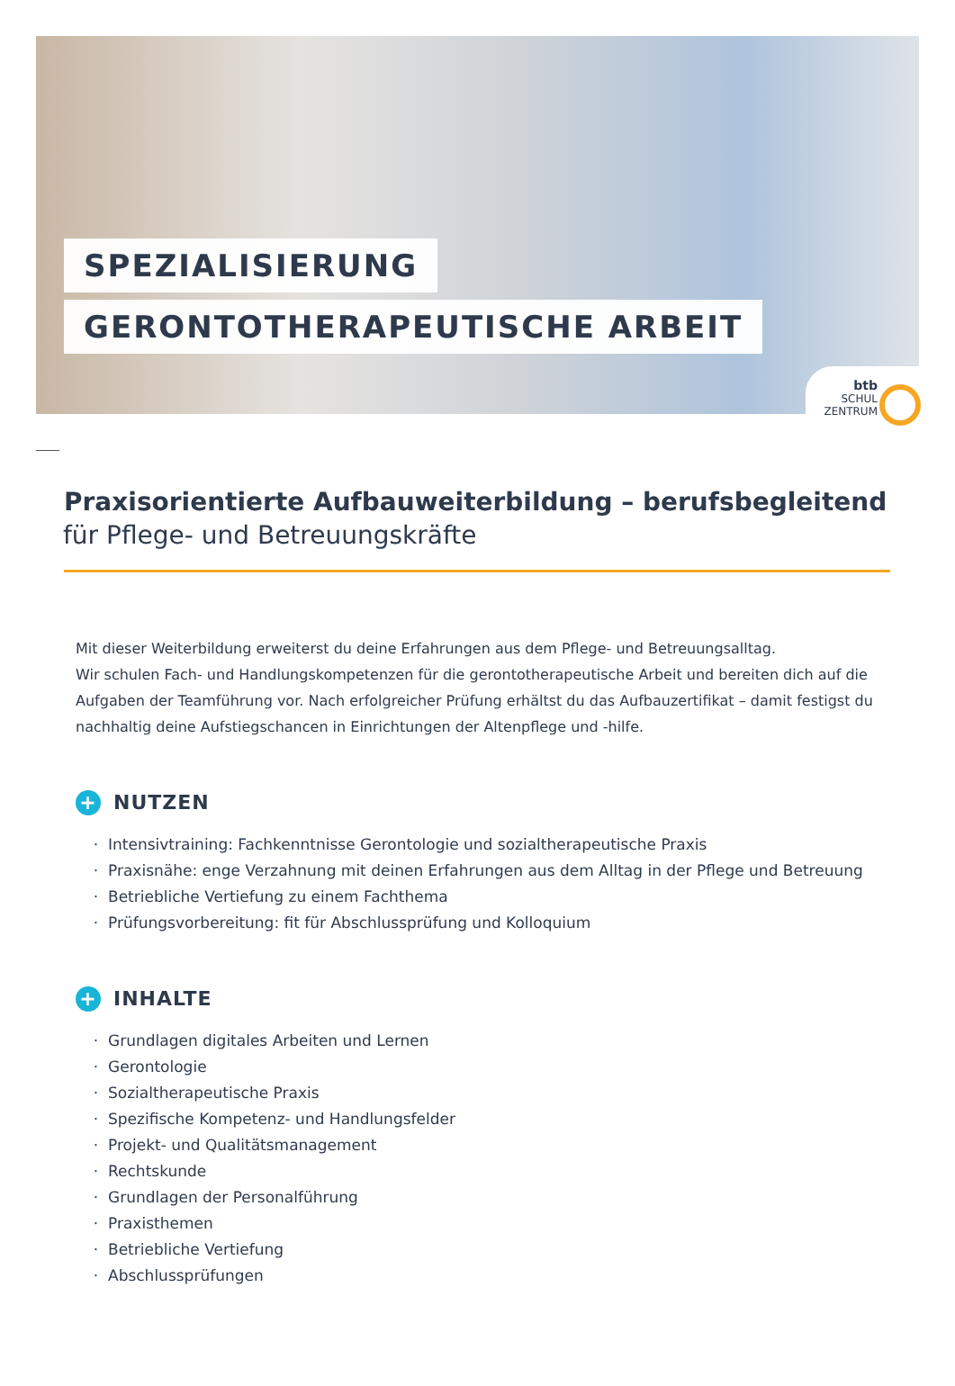SPEZIALISIERUNG
GERONTOTHERAPEUTISCHE ARBEIT
btb
SCHUL
ZENTRUM
Praxisorientierte Aufbauweiterbildung – berufsbegleitend
für Pflege- und Betreuungskräfte
Mit dieser Weiterbildung erweiterst du deine Erfahrungen aus dem Pflege- und Betreuungsalltag.
Wir schulen Fach- und Handlungskompetenzen für die gerontotherapeutische Arbeit und bereiten dich auf die Aufgaben der Teamführung vor. Nach erfolgreicher Prüfung erhältst du das Aufbauzertifikat – damit festigst du nachhaltig deine Aufstiegschancen in Einrichtungen der Altenpflege und -hilfe.
+ NUTZEN
Intensivtraining: Fachkenntnisse Gerontologie und sozialtherapeutische Praxis
Praxisnähe: enge Verzahnung mit deinen Erfahrungen aus dem Alltag in der Pflege und Betreuung
Betriebliche Vertiefung zu einem Fachthema
Prüfungsvorbereitung: fit für Abschlussprüfung und Kolloquium
+ INHALTE
Grundlagen digitales Arbeiten und Lernen
Gerontologie
Sozialtherapeutische Praxis
Spezifische Kompetenz- und Handlungsfelder
Projekt- und Qualitätsmanagement
Rechtskunde
Grundlagen der Personalführung
Praxisthemen
Betriebliche Vertiefung
Abschlussprüfungen